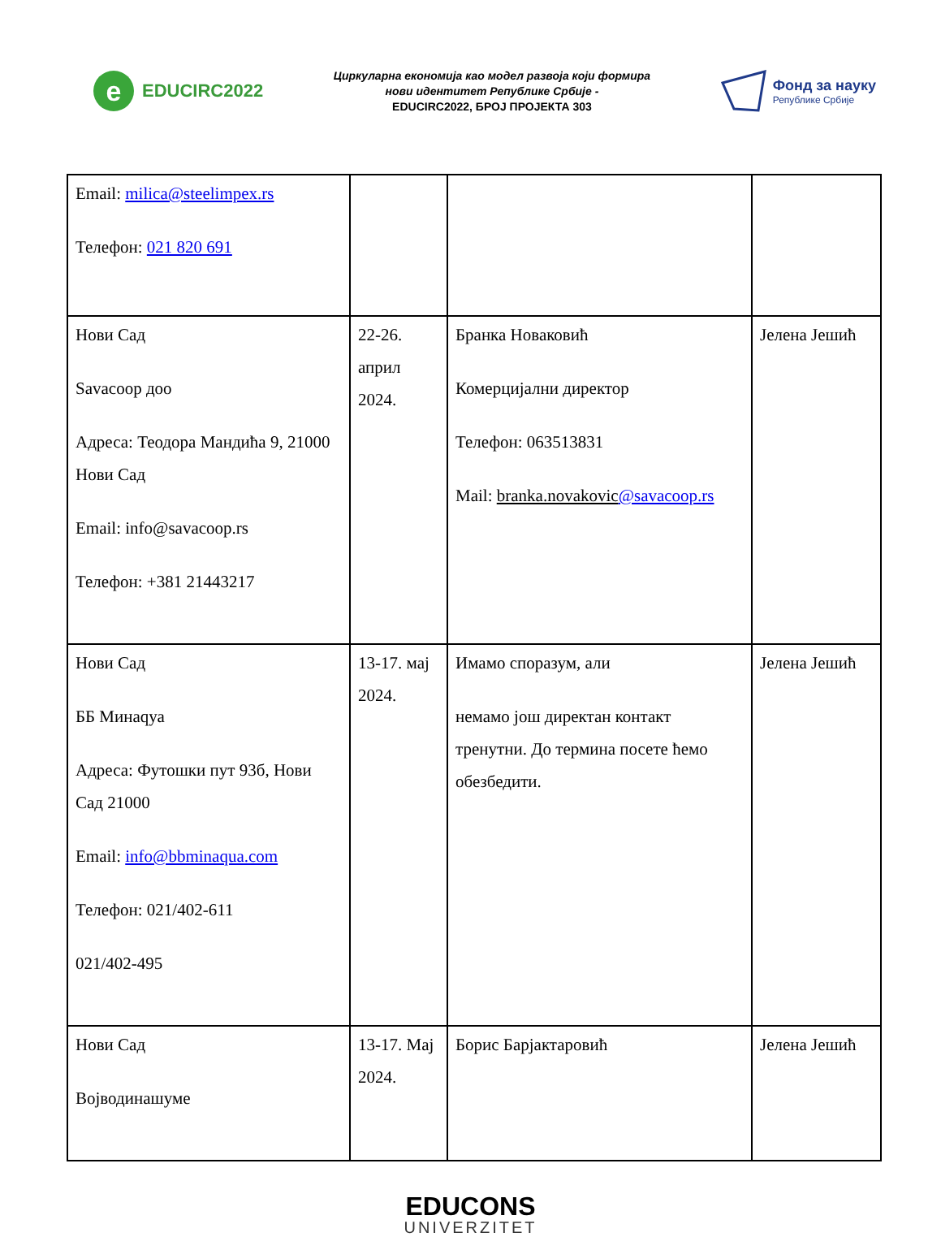e
EDUCIRC2022
Циркуларна економија као модел развоја који формира
нови идентитет Републике Србије -
EDUCIRC2022, БРОЈ ПРОЈЕКТА 303
Фонд за науку
Републике Србије
| Email: milica@steelimpex.rs Телефон: 021 820 691 | | | |
| Нови Сад Savacoop доо Адреса: Теодора Мандића 9, 21000 Нови Сад Email: info@savacoop.rs Телефон: +381 21443217 | 22-26. април 2024. | Бранка Новаковић Комерцијални директор Телефон: 063513831 Mail: branka.novakovic @savacoop.rs | Јелена Јешић |
| Нови Сад ББ Минаqуа Адреса: Футошки пут 93б, Нови Сад 21000 Email: info@bbminaqua.com Телефон: 021/402-611 021/402-495 | 13-17. мај 2024. | Имамо споразум, али немамо још директан контакт тренутни. До термина посете ћемо обезбедити. | Јелена Јешић |
| Нови Сад Војводинашуме | 13-17. Мај 2024. | Борис Барјактаровић | Јелена Јешић |
EDUCONS
UNIVERZITET